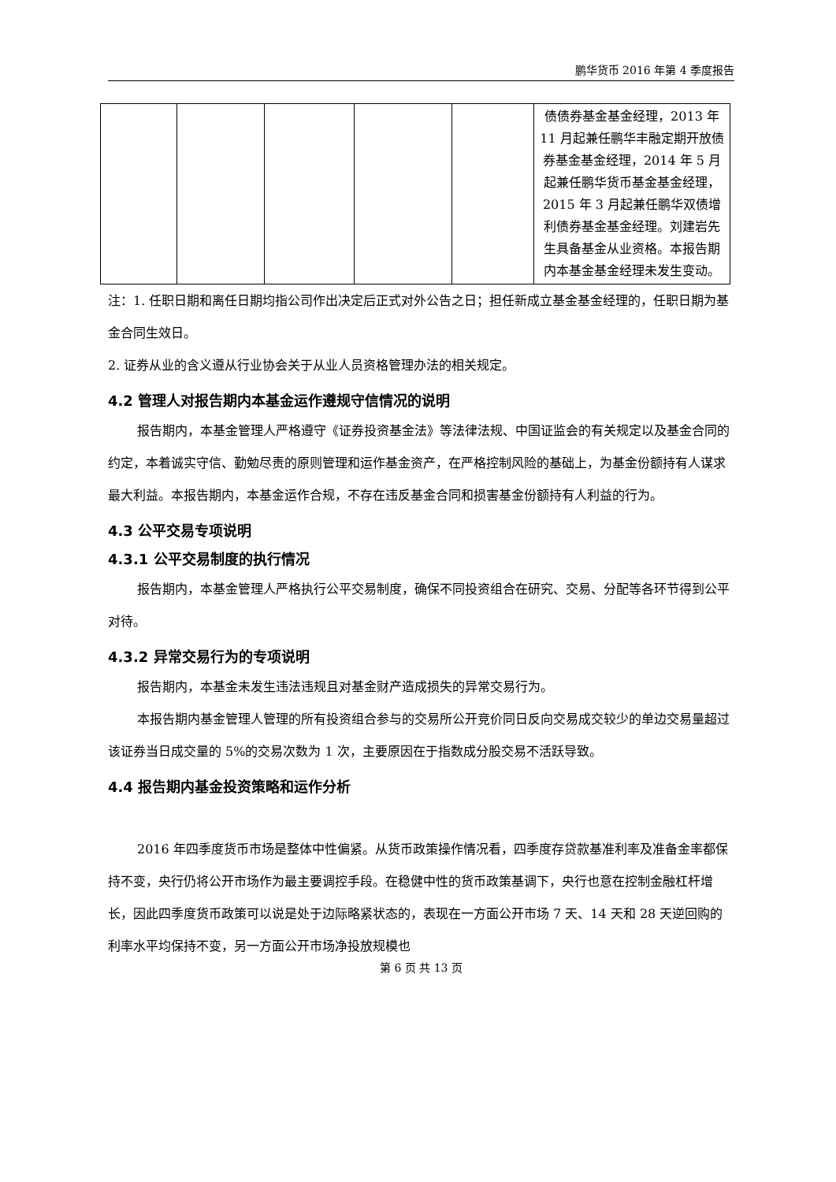鹏华货币 2016 年第 4 季度报告
| | | | | | 债债券基金基金经理，2013 年 11 月起兼任鹏华丰融定期开放债券基金基金经理，2014 年 5 月起兼任鹏华货币基金基金经理，2015 年 3 月起兼任鹏华双债增利债券基金基金经理。刘建岩先生具备基金从业资格。本报告期内本基金基金经理未发生变动。 |
注：1. 任职日期和离任日期均指公司作出决定后正式对外公告之日；担任新成立基金基金经理的，任职日期为基金合同生效日。
2. 证券从业的含义遵从行业协会关于从业人员资格管理办法的相关规定。
4.2 管理人对报告期内本基金运作遵规守信情况的说明
报告期内，本基金管理人严格遵守《证券投资基金法》等法律法规、中国证监会的有关规定以及基金合同的约定，本着诚实守信、勤勉尽责的原则管理和运作基金资产，在严格控制风险的基础上，为基金份额持有人谋求最大利益。本报告期内，本基金运作合规，不存在违反基金合同和损害基金份额持有人利益的行为。
4.3 公平交易专项说明
4.3.1 公平交易制度的执行情况
报告期内，本基金管理人严格执行公平交易制度，确保不同投资组合在研究、交易、分配等各环节得到公平对待。
4.3.2 异常交易行为的专项说明
报告期内，本基金未发生违法违规且对基金财产造成损失的异常交易行为。
本报告期内基金管理人管理的所有投资组合参与的交易所公开竞价同日反向交易成交较少的单边交易量超过该证券当日成交量的 5%的交易次数为 1 次，主要原因在于指数成分股交易不活跃导致。
4.4 报告期内基金投资策略和运作分析
2016 年四季度货币市场是整体中性偏紧。从货币政策操作情况看，四季度存贷款基准利率及准备金率都保持不变，央行仍将公开市场作为最主要调控手段。在稳健中性的货币政策基调下，央行也意在控制金融杠杆增长，因此四季度货币政策可以说是处于边际略紧状态的，表现在一方面公开市场 7 天、14 天和 28 天逆回购的利率水平均保持不变，另一方面公开市场净投放规模也
第 6 页 共 13 页